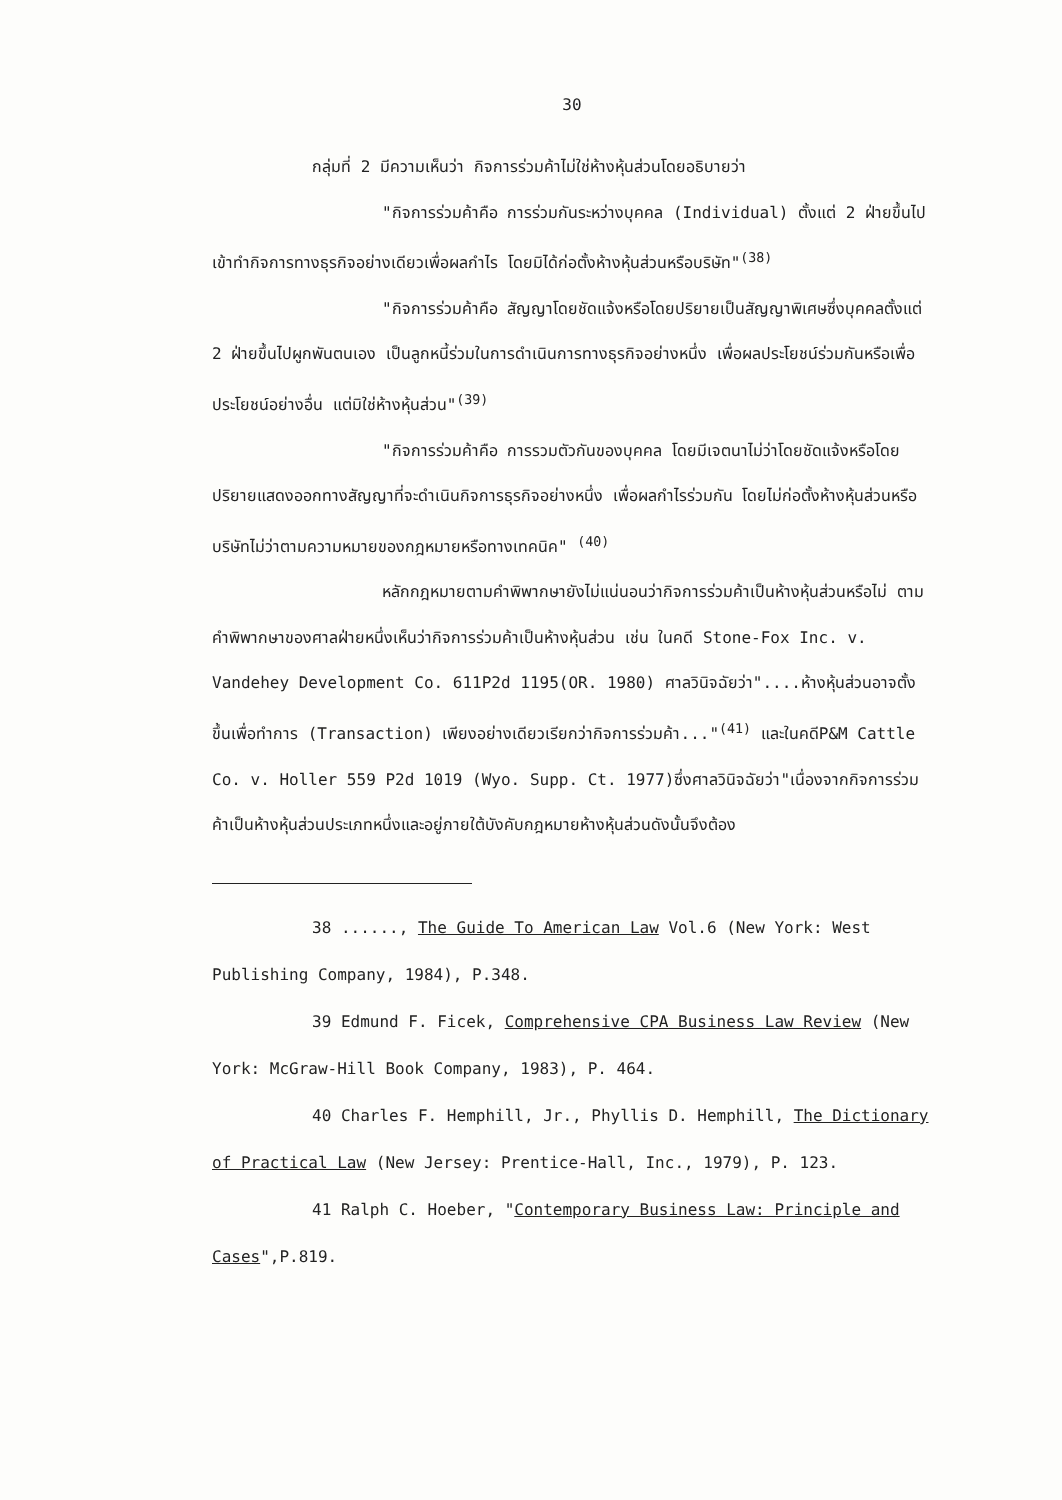30
กลุ่มที่ 2 มีความเห็นว่า กิจการร่วมค้าไม่ใช่ห้างหุ้นส่วนโดยอธิบายว่า
"กิจการร่วมค้าคือ การร่วมกันระหว่างบุคคล (Individual) ตั้งแต่ 2 ฝ่ายขึ้นไปเข้าทำกิจการทางธุรกิจอย่างเดียวเพื่อผลกำไร โดยมิได้ก่อตั้งห้างหุ้นส่วนหรือบริษัท"<sup>(38)</sup>
"กิจการร่วมค้าคือ สัญญาโดยชัดแจ้งหรือโดยปริยายเป็นสัญญาพิเศษซึ่งบุคคลตั้งแต่ 2 ฝ่ายขึ้นไปผูกพันตนเอง เป็นลูกหนี้ร่วมในการดำเนินการทางธุรกิจอย่างหนึ่ง เพื่อผลประโยชน์ร่วมกันหรือเพื่อประโยชน์อย่างอื่น แต่มิใช่ห้างหุ้นส่วน"<sup>(39)</sup>
"กิจการร่วมค้าคือ การรวมตัวกันของบุคคล โดยมีเจตนาไม่ว่าโดยชัดแจ้งหรือโดยปริยายแสดงออกทางสัญญาที่จะดำเนินกิจการธุรกิจอย่างหนึ่ง เพื่อผลกำไรร่วมกัน โดยไม่ก่อตั้งห้างหุ้นส่วนหรือบริษัทไม่ว่าตามความหมายของกฎหมายหรือทางเทคนิค" <sup>(40)</sup>
หลักกฎหมายตามคำพิพากษายังไม่แน่นอนว่ากิจการร่วมค้าเป็นห้างหุ้นส่วนหรือไม่ ตามคำพิพากษาของศาลฝ่ายหนึ่งเห็นว่ากิจการร่วมค้าเป็นห้างหุ้นส่วน เช่น ในคดี Stone-Fox Inc. v. Vandehey Development Co. 611P2d 1195(OR. 1980) ศาลวินิจฉัยว่า"....ห้างหุ้นส่วนอาจตั้งขึ้นเพื่อทำการ (Transaction) เพียงอย่างเดียวเรียกว่ากิจการร่วมค้า..."<sup>(41)</sup> และในคดีP&M Cattle Co. v. Holler 559 P2d 1019 (Wyo. Supp. Ct. 1977)ซึ่งศาลวินิจฉัยว่า"เนื่องจากกิจการร่วมค้าเป็นห้างหุ้นส่วนประเภทหนึ่งและอยู่ภายใต้บังคับกฎหมายห้างหุ้นส่วนดังนั้นจึงต้อง
38 ......, The Guide To American Law Vol.6 (New York: West Publishing Company, 1984), P.348.
39 Edmund F. Ficek, Comprehensive CPA Business Law Review (New York: McGraw-Hill Book Company, 1983), P. 464.
40 Charles F. Hemphill, Jr., Phyllis D. Hemphill, The Dictionary of Practical Law (New Jersey: Prentice-Hall, Inc., 1979), P. 123.
41 Ralph C. Hoeber, "Contemporary Business Law: Principle and Cases",P.819.